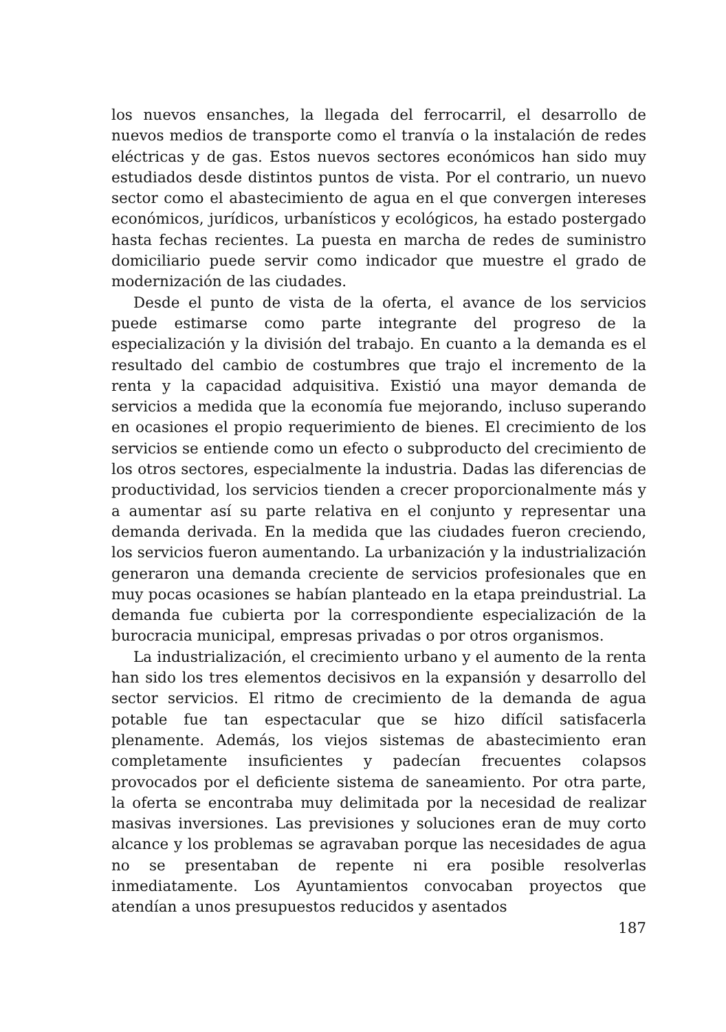los nuevos ensanches, la llegada del ferrocarril, el desarrollo de nuevos medios de transporte como el tranvía o la instalación de redes eléctricas y de gas. Estos nuevos sectores económicos han sido muy estudiados desde distintos puntos de vista. Por el contrario, un nuevo sector como el abastecimiento de agua en el que convergen intereses económicos, jurídicos, urbanísticos y ecológicos, ha estado postergado hasta fechas recientes. La puesta en marcha de redes de suministro domiciliario puede servir como indicador que muestre el grado de modernización de las ciudades.
Desde el punto de vista de la oferta, el avance de los servicios puede estimarse como parte integrante del progreso de la especialización y la división del trabajo. En cuanto a la demanda es el resultado del cambio de costumbres que trajo el incremento de la renta y la capacidad adquisitiva. Existió una mayor demanda de servicios a medida que la economía fue mejorando, incluso superando en ocasiones el propio requerimiento de bienes. El crecimiento de los servicios se entiende como un efecto o subproducto del crecimiento de los otros sectores, especialmente la industria. Dadas las diferencias de productividad, los servicios tienden a crecer proporcionalmente más y a aumentar así su parte relativa en el conjunto y representar una demanda derivada. En la medida que las ciudades fueron creciendo, los servicios fueron aumentando. La urbanización y la industrialización generaron una demanda creciente de servicios profesionales que en muy pocas ocasiones se habían planteado en la etapa preindustrial. La demanda fue cubierta por la correspondiente especialización de la burocracia municipal, empresas privadas o por otros organismos.
La industrialización, el crecimiento urbano y el aumento de la renta han sido los tres elementos decisivos en la expansión y desarrollo del sector servicios. El ritmo de crecimiento de la demanda de agua potable fue tan espectacular que se hizo difícil satisfacerla plenamente. Además, los viejos sistemas de abastecimiento eran completamente insuficientes y padecían frecuentes colapsos provocados por el deficiente sistema de saneamiento. Por otra parte, la oferta se encontraba muy delimitada por la necesidad de realizar masivas inversiones. Las previsiones y soluciones eran de muy corto alcance y los problemas se agravaban porque las necesidades de agua no se presentaban de repente ni era posible resolverlas inmediatamente. Los Ayuntamientos convocaban proyectos que atendían a unos presupuestos reducidos y asentados
187